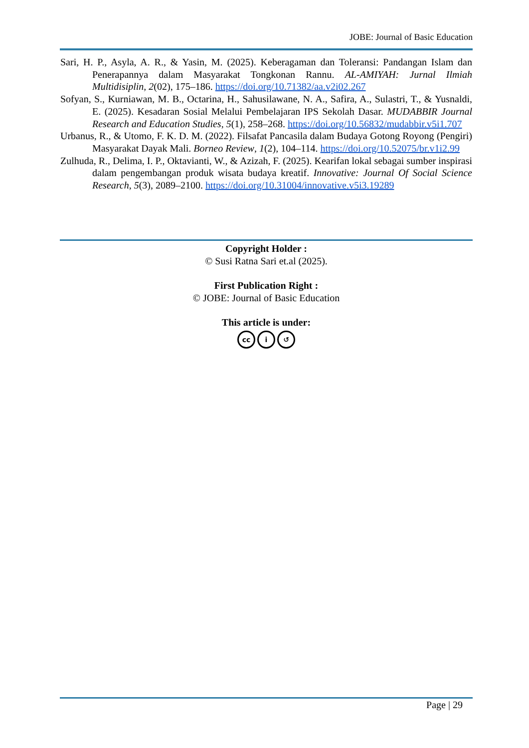JOBE: Journal of Basic Education
Sari, H. P., Asyla, A. R., & Yasin, M. (2025). Keberagaman dan Toleransi: Pandangan Islam dan Penerapannya dalam Masyarakat Tongkonan Rannu. AL-AMIYAH: Jurnal Ilmiah Multidisiplin, 2(02), 175–186. https://doi.org/10.71382/aa.v2i02.267
Sofyan, S., Kurniawan, M. B., Octarina, H., Sahusilawane, N. A., Safira, A., Sulastri, T., & Yusnaldi, E. (2025). Kesadaran Sosial Melalui Pembelajaran IPS Sekolah Dasar. MUDABBIR Journal Research and Education Studies, 5(1), 258–268. https://doi.org/10.56832/mudabbir.v5i1.707
Urbanus, R., & Utomo, F. K. D. M. (2022). Filsafat Pancasila dalam Budaya Gotong Royong (Pengiri) Masyarakat Dayak Mali. Borneo Review, 1(2), 104–114. https://doi.org/10.52075/br.v1i2.99
Zulhuda, R., Delima, I. P., Oktavianti, W., & Azizah, F. (2025). Kearifan lokal sebagai sumber inspirasi dalam pengembangan produk wisata budaya kreatif. Innovative: Journal Of Social Science Research, 5(3), 2089–2100. https://doi.org/10.31004/innovative.v5i3.19289
Copyright Holder :
© Susi Ratna Sari et.al (2025).
First Publication Right :
© JOBE: Journal of Basic Education
This article is under:
cc i ↺
Page | 29